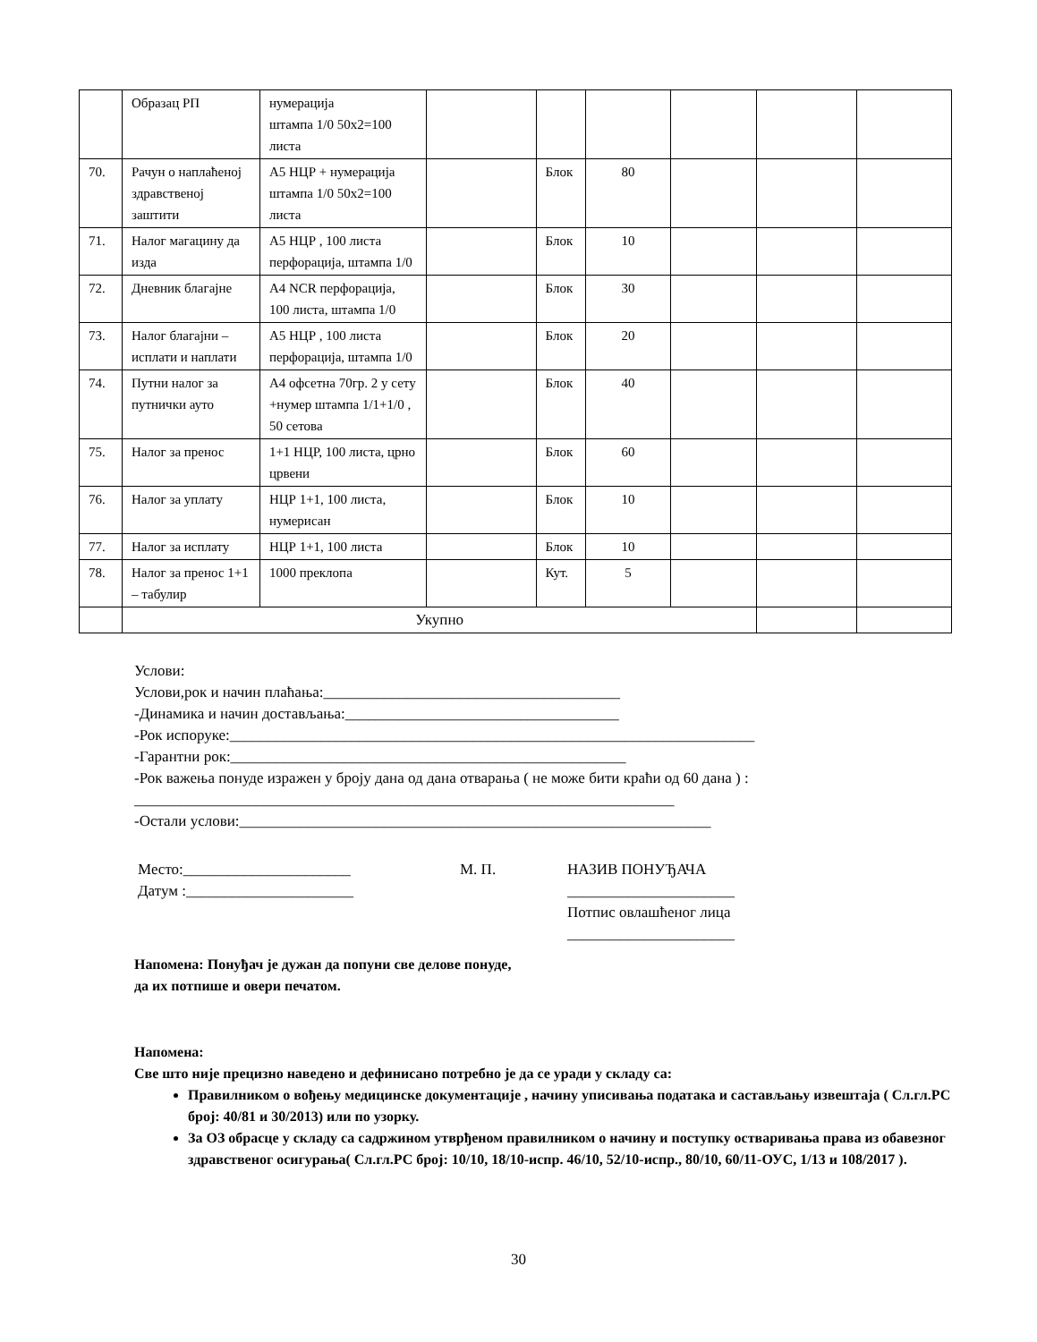| | Образац РП | нумерација штампа 1/0 50x2=100 листа | | | | | | |
| 70. | Рачун о наплаћеној здравственој заштити | А5 НЦР + нумерација штампа 1/0 50x2=100 листа | | Блок | 80 | | | |
| 71. | Налог магацину да изда | А5 НЦР , 100 листа перфорација, штампа 1/0 | | Блок | 10 | | | |
| 72. | Дневник благајне | А4 NCR перфорација, 100 листа, штампа 1/0 | | Блок | 30 | | | |
| 73. | Налог благајни – исплати и наплати | А5 НЦР , 100 листа перфорација, штампа 1/0 | | Блок | 20 | | | |
| 74. | Путни налог за путнички ауто | А4 офсетна 70гр. 2 у сету +нумер штампа 1/1+1/0 , 50 сетова | | Блок | 40 | | | |
| 75. | Налог за пренос | 1+1 НЦР, 100 листа, црно црвени | | Блок | 60 | | | |
| 76. | Налог за уплату | НЦР 1+1, 100 листа, нумерисан | | Блок | 10 | | | |
| 77. | Налог за исплату | НЦР 1+1, 100 листа | | Блок | 10 | | | |
| 78. | Налог за пренос 1+1 – табулир | 1000 преклопа | | Кут. | 5 | | | |
| | Укупно | | | | | | | |
Услови:
Услови,рок и начин плаћања:_______________________________________
-Динамика и начин достављања:____________________________________
-Рок испоруке:_____________________________________________________________________
-Гарантни рок:____________________________________________________
-Рок важења понуде изражен у броју дана од дана отварања ( не може бити краћи од 60 дана ) :
_______________________________________________________________________
-Остали услови:______________________________________________________________
Место:______________________
Датум :______________________
М. П. НАЗИВ ПОНУЂАЧА
______________________
Потпис овлашћеног лица
______________________
Напомена: Понуђач је дужан да попуни све делове понуде,
да их потпише и овери печатом.
Напомена:
Све што није прецизно наведено и дефинисано потребно је да се уради у складу са:
Правилником о вођењу медицинске документације , начину уписивања података и састављању извештаја ( Сл.гл.РС број: 40/81 и 30/2013) или по узорку.
За ОЗ обрасце у складу са садржином утврђеном правилником о начину и поступку остваривања права из обавезног здравственог осигурања( Сл.гл.РС број: 10/10, 18/10-испр. 46/10, 52/10-испр., 80/10, 60/11-ОУС, 1/13 и 108/2017 ).
30